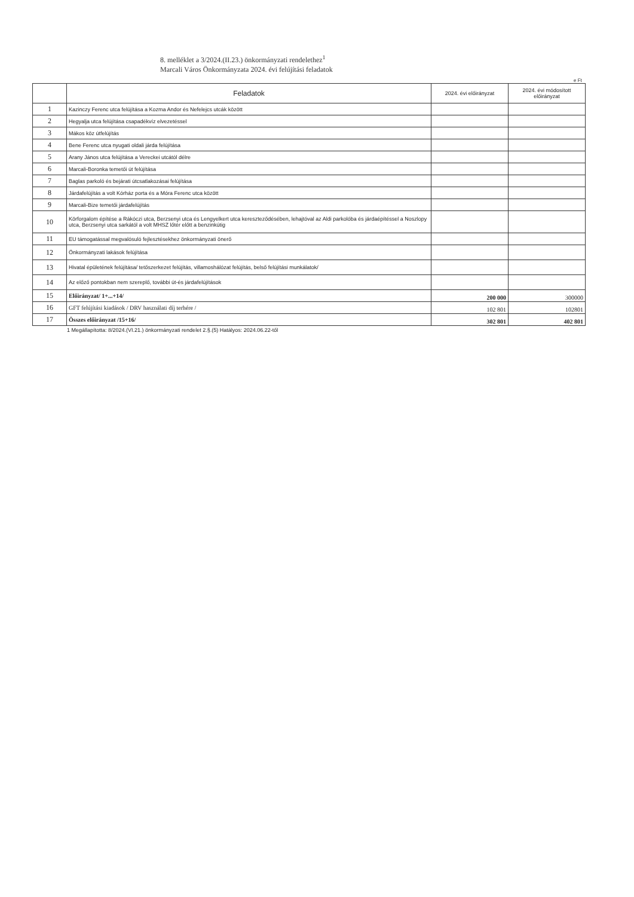8. melléklet a 3/2024.(II.23.) önkormányzati rendelethez<sup>1</sup>
Marcali Város Önkormányzata 2024. évi felújítási feladatok
e Ft
| | Feladatok | 2024. évi előirányzat | 2024. évi módosított előirányzat |
| --- | --- | --- | --- |
| 1 | Kazinczy Ferenc utca felújítása a Kozma Andor és Nefelejcs utcák között | | |
| 2 | Hegyalja utca felújítása csapadékvíz elvezetéssel | | |
| 3 | Mákos köz útfelújítás | | |
| 4 | Bene Ferenc utca nyugati oldali járda felújítása | | |
| 5 | Arany János utca felújítása a Vereckei utcától délre | | |
| 6 | Marcali-Boronka temetői út felújítása | | |
| 7 | Baglas parkoló és bejárati útcsatlakozásai felújítása | | |
| 8 | Járdafelújítás a volt Kórház porta és a Móra Ferenc utca között | | |
| 9 | Marcali-Bize temetői járdafelújítás | | |
| 10 | Körforgalom építése a Rákóczi utca, Berzsenyi utca és Lengyelkert utca kereszteződésében, lehajtóval az Aldi parkolóba és járdaépítéssel a Noszlopy utca, Berzsenyi utca sarkától a volt MHSZ lőtér előtt a benzinkútig | | |
| 11 | EU támogatással megvalósuló fejlesztésekhez önkormányzati önerő | | |
| 12 | Önkormányzati lakások felújítása | | |
| 13 | Hivatal épületének felújítása/ tetőszerkezet felújítás, villamoshálózat felújítás, belső felújítási munkálatok/ | | |
| 14 | Az előző pontokban nem szereplő, további út-és járdafelújítások | | |
| 15 | Előirányzat/ 1+...+14/ | 200 000 | 300000 |
| 16 | GFT felújítási kiadások / DRV használati díj terhére / | 102 801 | 102801 |
| 17 | Összes előirányzat /15+16/ | 302 801 | 402 801 |
1 Megállapította: 8/2024.(VI.21.) önkormányzati rendelet 2.§.(5) Hatályos: 2024.06.22-től